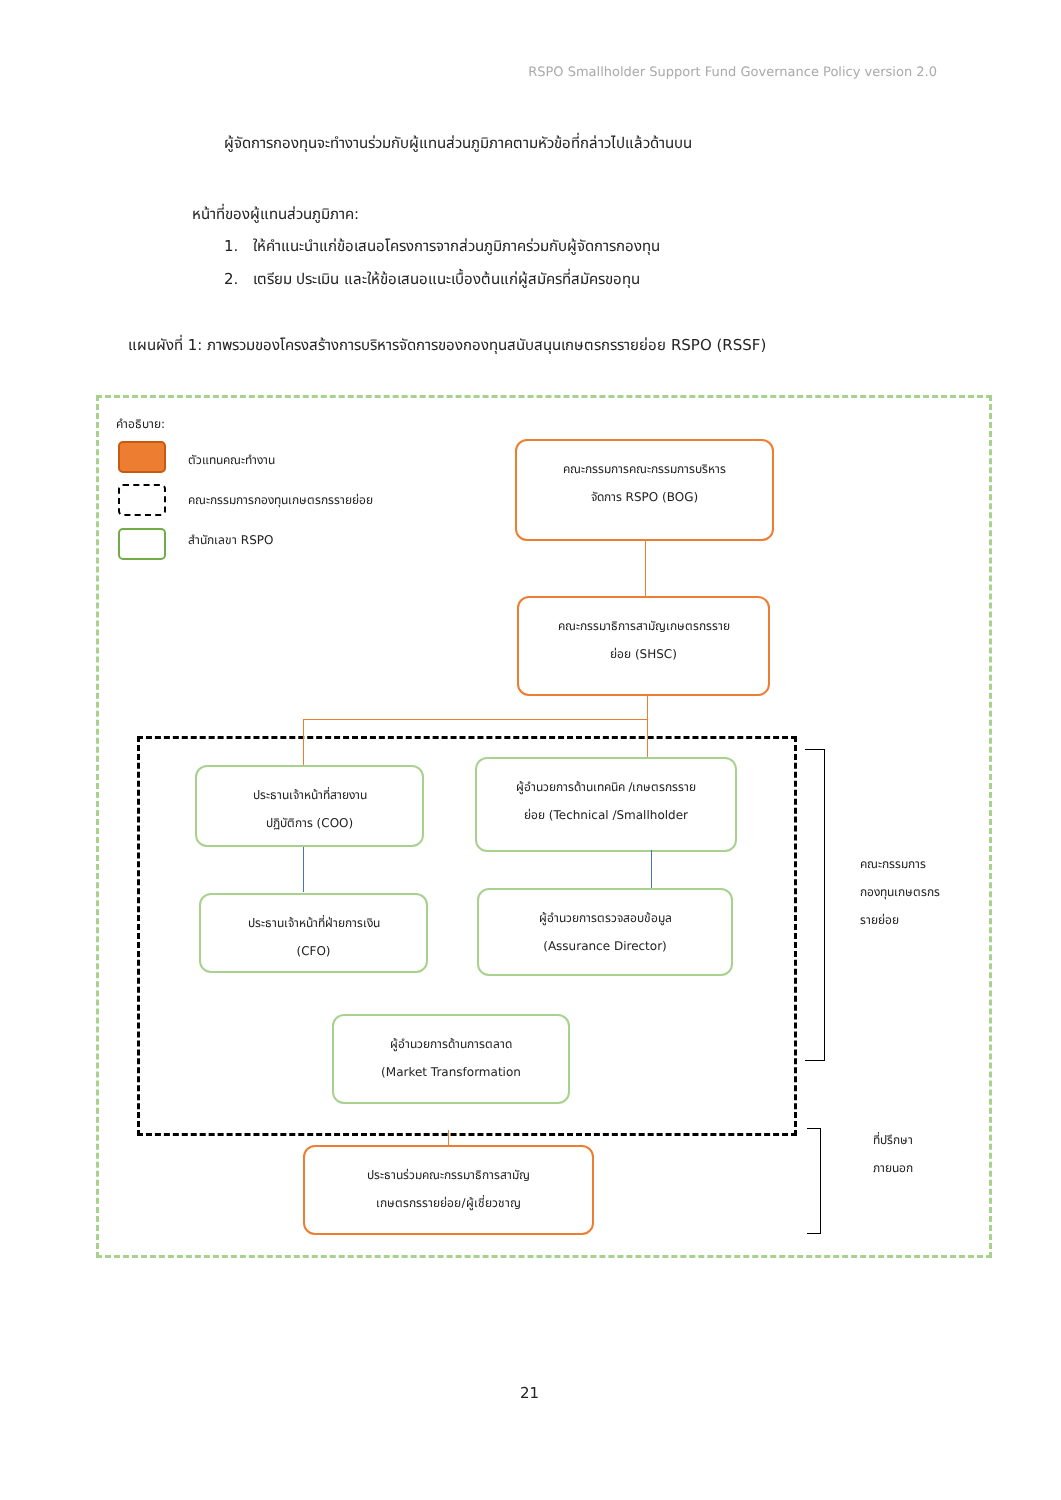RSPO Smallholder Support Fund Governance Policy version 2.0
ผู้จัดการกองทุนจะทำงานร่วมกับผู้แทนส่วนภูมิภาคตามหัวข้อที่กล่าวไปแล้วด้านบน
หน้าที่ของผู้แทนส่วนภูมิภาค:
1. ให้คำแนะนำแก่ข้อเสนอโครงการจากส่วนภูมิภาคร่วมกับผู้จัดการกองทุน
2. เตรียม ประเมิน และให้ข้อเสนอแนะเบื้องต้นแก่ผู้สมัครที่สมัครขอทุน
แผนผังที่ 1: ภาพรวมของโครงสร้างการบริหารจัดการของกองทุนสนับสนุนเกษตรกรรายย่อย RSPO (RSSF)
คำอธิบาย:
ตัวแทนคณะทำงาน
คณะกรรมการกองทุนเกษตรกรรายย่อย
สำนักเลขา RSPO
คณะกรรมการคณะกรรมการบริหาร
จัดการ RSPO (BOG)
คณะกรรมาธิการสามัญเกษตรกรราย
ย่อย (SHSC)
ประธานเจ้าหน้าที่สายงาน
ปฏิบัติการ (COO)
ผู้อำนวยการด้านเทคนิค /เกษตรกรราย
ย่อย (Technical /Smallholder
ประธานเจ้าหน้าที่ฝ่ายการเงิน
(CFO)
ผู้อำนวยการตรวจสอบข้อมูล
(Assurance Director)
ผู้อำนวยการด้านการตลาด
(Market Transformation
ประธานร่วมคณะกรรมาธิการสามัญ
เกษตรกรรายย่อย/ผู้เชี่ยวชาญ
คณะกรรมการ
กองทุนเกษตรกร
รายย่อย
ที่ปรึกษา
ภายนอก
21